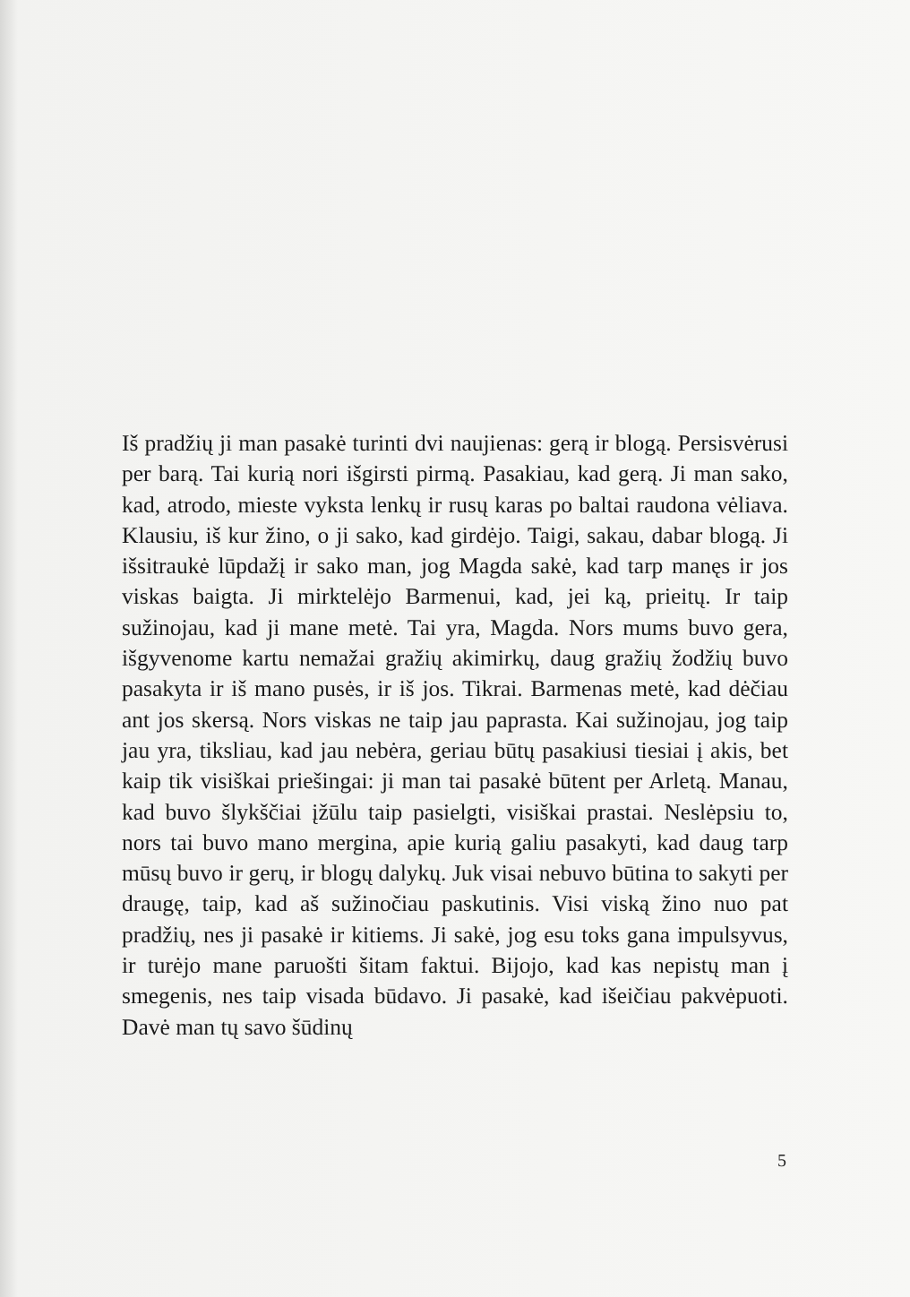Iš pradžių ji man pasakė turinti dvi naujienas: gerą ir blogą. Persisvėrusi per barą. Tai kurią nori išgirsti pirmą. Pasakiau, kad gerą. Ji man sako, kad, atrodo, mieste vyksta lenkų ir rusų karas po baltai raudona vėliava. Klausiu, iš kur žino, o ji sako, kad girdėjo. Taigi, sakau, dabar blogą. Ji išsitraukė lūpdažį ir sako man, jog Magda sakė, kad tarp manęs ir jos viskas baigta. Ji mirktelėjo Barmenui, kad, jei ką, prieitų. Ir taip sužinojau, kad ji mane metė. Tai yra, Magda. Nors mums buvo gera, išgyvenome kartu nemažai gražių akimirkų, daug gražių žodžių buvo pasakyta ir iš mano pusės, ir iš jos. Tikrai. Barmenas metė, kad dėčiau ant jos skersą. Nors viskas ne taip jau paprasta. Kai sužinojau, jog taip jau yra, tiksliau, kad jau nebėra, geriau būtų pasakiusi tiesiai į akis, bet kaip tik visiškai priešingai: ji man tai pasakė būtent per Arletą. Manau, kad buvo šlykščiai įžūlu taip pasielgti, visiškai prastai. Neslėpsiu to, nors tai buvo mano mergina, apie kurią galiu pasakyti, kad daug tarp mūsų buvo ir gerų, ir blogų dalykų. Juk visai nebuvo būtina to sakyti per draugę, taip, kad aš sužinočiau paskutinis. Visi viską žino nuo pat pradžių, nes ji pasakė ir kitiems. Ji sakė, jog esu toks gana impulsyvus, ir turėjo mane paruošti šitam faktui. Bijojo, kad kas nepistų man į smegenis, nes taip visada būdavo. Ji pasakė, kad išeičiau pakvėpuoti. Davė man tų savo šūdinų
5